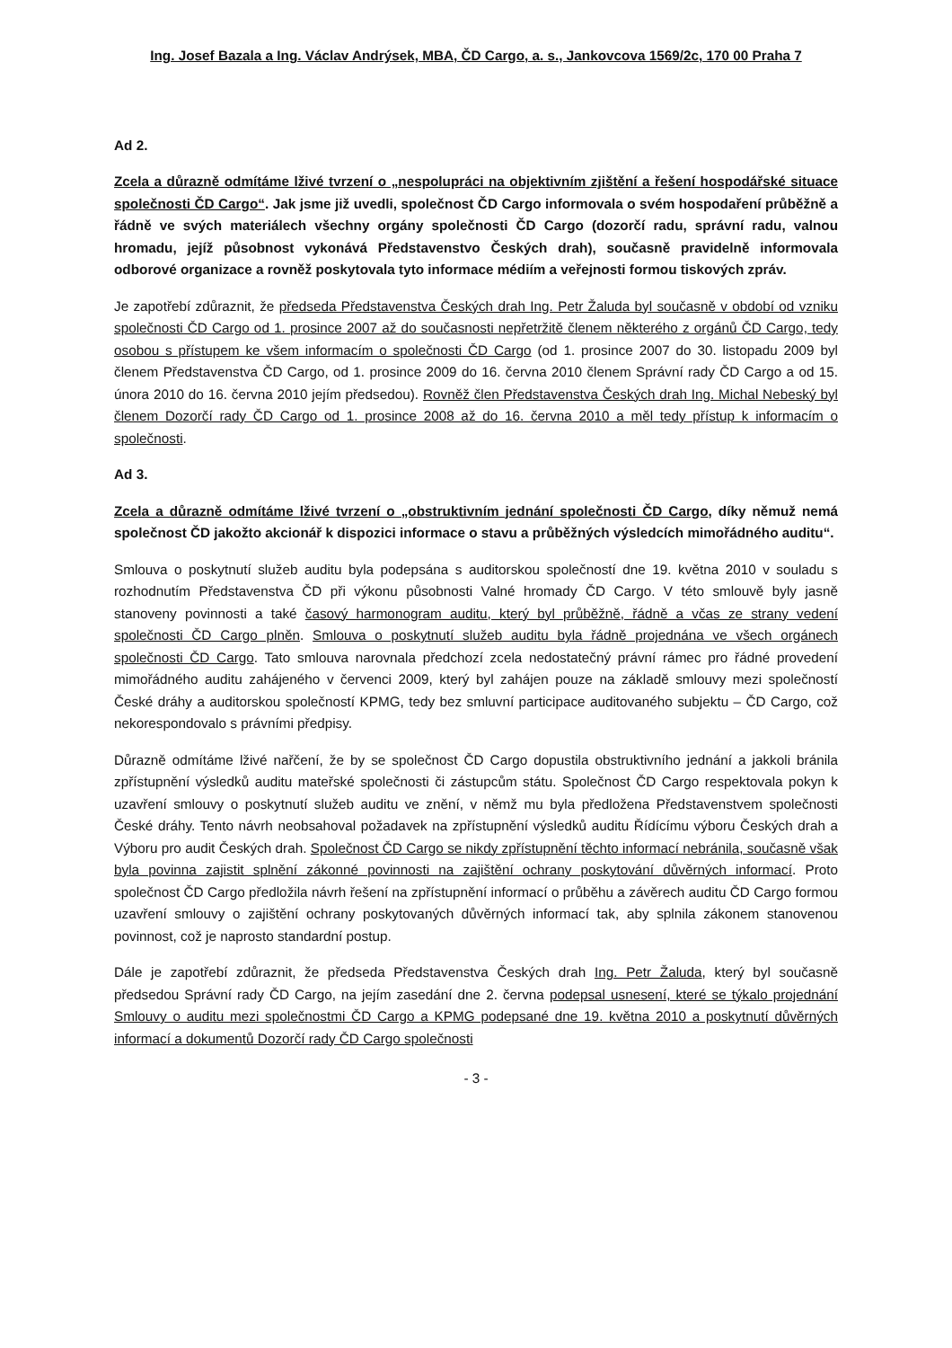Ing. Josef Bazala a Ing. Václav Andrýsek, MBA, ČD Cargo, a. s., Jankovcova 1569/2c, 170 00 Praha 7
Ad 2.
Zcela a důrazně odmítáme lživé tvrzení o „nespolupráci na objektivním zjištění a řešení hospodářské situace společnosti ČD Cargo“. Jak jsme již uvedli, společnost ČD Cargo informovala o svém hospodaření průběžně a řádně ve svých materiálech všechny orgány společnosti ČD Cargo (dozorčí radu, správní radu, valnou hromadu, jejíž působnost vykonává Představenstvo Českých drah), současně pravidelně informovala odborové organizace a rovněž poskytovala tyto informace médiím a veřejnosti formou tiskových zpráv.
Je zapotřebí zdůraznit, že předseda Představenstva Českých drah Ing. Petr Žaluda byl současně v období od vzniku společnosti ČD Cargo od 1. prosince 2007 až do současnosti nepřetržitě členem některého z orgánů ČD Cargo, tedy osobou s přístupem ke všem informacím o společnosti ČD Cargo (od 1. prosince 2007 do 30. listopadu 2009 byl členem Představenstva ČD Cargo, od 1. prosince 2009 do 16. června 2010 členem Správní rady ČD Cargo a od 15. února 2010 do 16. června 2010 jejím předsedou). Rovněž člen Představenstva Českých drah Ing. Michal Nebeský byl členem Dozorčí rady ČD Cargo od 1. prosince 2008 až do 16. června 2010 a měl tedy přístup k informacím o společnosti.
Ad 3.
Zcela a důrazně odmítáme lživé tvrzení o „obstruktivním jednání společnosti ČD Cargo, díky němuž nemá společnost ČD jakožto akcionář k dispozici informace o stavu a průběžných výsledcích mimořádného auditu“.
Smlouva o poskytnutí služeb auditu byla podepsána s auditorskou společností dne 19. května 2010 v souladu s rozhodnutím Představenstva ČD při výkonu působnosti Valné hromady ČD Cargo. V této smlouvě byly jasně stanoveny povinnosti a také časový harmonogram auditu, který byl průběžně, řádně a včas ze strany vedení společnosti ČD Cargo plněn. Smlouva o poskytnutí služeb auditu byla řádně projednána ve všech orgánech společnosti ČD Cargo. Tato smlouva narovnala předchozí zcela nedostatečný právní rámec pro řádné provedení mimořádného auditu zahájeného v červenci 2009, který byl zahájen pouze na základě smlouvy mezi společností České dráhy a auditorskou společností KPMG, tedy bez smluvní participace auditovaného subjektu – ČD Cargo, což nekorespondovalo s právními předpisy.
Důrazně odmítáme lživé nařčení, že by se společnost ČD Cargo dopustila obstruktivního jednání a jakkoli bránila zpřístupnění výsledků auditu mateřské společnosti či zástupcům státu. Společnost ČD Cargo respektovala pokyn k uzavření smlouvy o poskytnutí služeb auditu ve znění, v němž mu byla předložena Představenstvem společnosti České dráhy. Tento návrh neobsahoval požadavek na zpřístupnění výsledků auditu Řídícímu výboru Českých drah a Výboru pro audit Českých drah. Společnost ČD Cargo se nikdy zpřístupnění těchto informací nebránila, současně však byla povinna zajistit splnění zákonné povinnosti na zajištění ochrany poskytování důvěrných informací. Proto společnost ČD Cargo předložila návrh řešení na zpřístupnění informací o průběhu a závěrech auditu ČD Cargo formou uzavření smlouvy o zajištění ochrany poskytovaných důvěrných informací tak, aby splnila zákonem stanovenou povinnost, což je naprosto standardní postup.
Dále je zapotřebí zdůraznit, že předseda Představenstva Českých drah Ing. Petr Žaluda, který byl současně předsedou Správní rady ČD Cargo, na jejím zasedání dne 2. června podepsal usnesení, které se týkalo projednání Smlouvy o auditu mezi společnostmi ČD Cargo a KPMG podepsané dne 19. května 2010 a poskytnutí důvěrných informací a dokumentů Dozorčí rady ČD Cargo společnosti
- 3 -